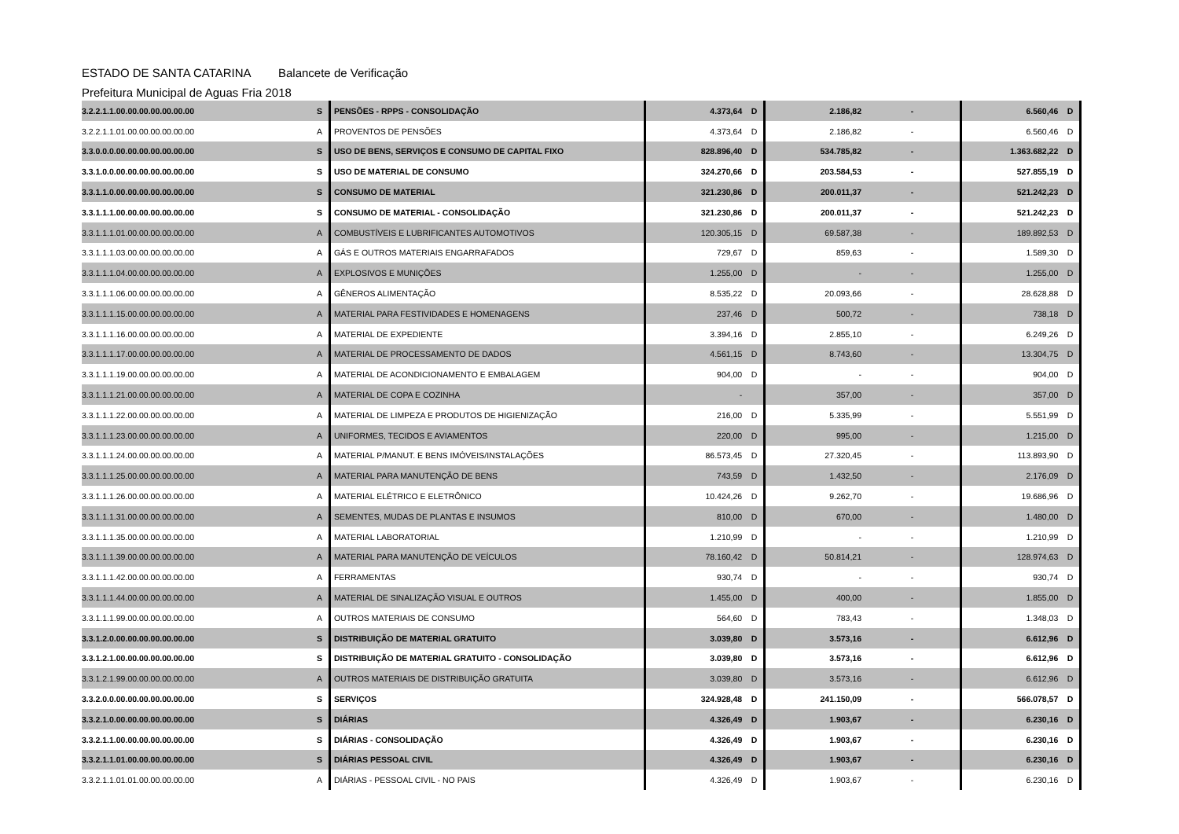ESTADO DE SANTA CATARINA Balancete de Verificação
Prefeitura Municipal de Aguas Fria 2018
| 3.2.2.1.1.00.00.00.00.00.00.00 | S | PENSÕES - RPPS - CONSOLIDAÇÃO | 4.373,64 | D | 2.186,82 | - | 6.560,46 | D |
| 3.2.2.1.1.01.00.00.00.00.00.00 | A | PROVENTOS DE PENSÕES | 4.373,64 | D | 2.186,82 | - | 6.560,46 | D |
| 3.3.0.0.0.00.00.00.00.00.00.00 | S | USO DE BENS, SERVIÇOS E CONSUMO DE CAPITAL FIXO | 828.896,40 | D | 534.785,82 | - | 1.363.682,22 | D |
| 3.3.1.0.0.00.00.00.00.00.00.00 | S | USO DE MATERIAL DE CONSUMO | 324.270,66 | D | 203.584,53 | - | 527.855,19 | D |
| 3.3.1.1.0.00.00.00.00.00.00.00 | S | CONSUMO DE MATERIAL | 321.230,86 | D | 200.011,37 | - | 521.242,23 | D |
| 3.3.1.1.1.00.00.00.00.00.00.00 | S | CONSUMO DE MATERIAL - CONSOLIDAÇÃO | 321.230,86 | D | 200.011,37 | - | 521.242,23 | D |
| 3.3.1.1.1.01.00.00.00.00.00.00 | A | COMBUSTÍVEIS E LUBRIFICANTES AUTOMOTIVOS | 120.305,15 | D | 69.587,38 | - | 189.892,53 | D |
| 3.3.1.1.1.03.00.00.00.00.00.00 | A | GÁS E OUTROS MATERIAIS ENGARRAFADOS | 729,67 | D | 859,63 | - | 1.589,30 | D |
| 3.3.1.1.1.04.00.00.00.00.00.00 | A | EXPLOSIVOS E MUNIÇÕES | 1.255,00 | D | - | - | 1.255,00 | D |
| 3.3.1.1.1.06.00.00.00.00.00.00 | A | GÊNEROS ALIMENTAÇÃO | 8.535,22 | D | 20.093,66 | - | 28.628,88 | D |
| 3.3.1.1.1.15.00.00.00.00.00.00 | A | MATERIAL PARA FESTIVIDADES E HOMENAGENS | 237,46 | D | 500,72 | - | 738,18 | D |
| 3.3.1.1.1.16.00.00.00.00.00.00 | A | MATERIAL DE EXPEDIENTE | 3.394,16 | D | 2.855,10 | - | 6.249,26 | D |
| 3.3.1.1.1.17.00.00.00.00.00.00 | A | MATERIAL DE PROCESSAMENTO DE DADOS | 4.561,15 | D | 8.743,60 | - | 13.304,75 | D |
| 3.3.1.1.1.19.00.00.00.00.00.00 | A | MATERIAL DE ACONDICIONAMENTO E EMBALAGEM | 904,00 | D | - | - | 904,00 | D |
| 3.3.1.1.1.21.00.00.00.00.00.00 | A | MATERIAL DE COPA E COZINHA | - | | 357,00 | - | 357,00 | D |
| 3.3.1.1.1.22.00.00.00.00.00.00 | A | MATERIAL DE LIMPEZA E PRODUTOS DE HIGIENIZAÇÃO | 216,00 | D | 5.335,99 | - | 5.551,99 | D |
| 3.3.1.1.1.23.00.00.00.00.00.00 | A | UNIFORMES, TECIDOS E AVIAMENTOS | 220,00 | D | 995,00 | - | 1.215,00 | D |
| 3.3.1.1.1.24.00.00.00.00.00.00 | A | MATERIAL P/MANUT. E BENS IMÓVEIS/INSTALAÇÕES | 86.573,45 | D | 27.320,45 | - | 113.893,90 | D |
| 3.3.1.1.1.25.00.00.00.00.00.00 | A | MATERIAL PARA MANUTENÇÃO DE BENS | 743,59 | D | 1.432,50 | - | 2.176,09 | D |
| 3.3.1.1.1.26.00.00.00.00.00.00 | A | MATERIAL ELÉTRICO E ELETRÔNICO | 10.424,26 | D | 9.262,70 | - | 19.686,96 | D |
| 3.3.1.1.1.31.00.00.00.00.00.00 | A | SEMENTES, MUDAS DE PLANTAS E INSUMOS | 810,00 | D | 670,00 | - | 1.480,00 | D |
| 3.3.1.1.1.35.00.00.00.00.00.00 | A | MATERIAL LABORATORIAL | 1.210,99 | D | - | - | 1.210,99 | D |
| 3.3.1.1.1.39.00.00.00.00.00.00 | A | MATERIAL PARA MANUTENÇÃO DE VEÍCULOS | 78.160,42 | D | 50.814,21 | - | 128.974,63 | D |
| 3.3.1.1.1.42.00.00.00.00.00.00 | A | FERRAMENTAS | 930,74 | D | - | - | 930,74 | D |
| 3.3.1.1.1.44.00.00.00.00.00.00 | A | MATERIAL DE SINALIZAÇÃO VISUAL E OUTROS | 1.455,00 | D | 400,00 | - | 1.855,00 | D |
| 3.3.1.1.1.99.00.00.00.00.00.00 | A | OUTROS MATERIAIS DE CONSUMO | 564,60 | D | 783,43 | - | 1.348,03 | D |
| 3.3.1.2.0.00.00.00.00.00.00.00 | S | DISTRIBUIÇÃO DE MATERIAL GRATUITO | 3.039,80 | D | 3.573,16 | - | 6.612,96 | D |
| 3.3.1.2.1.00.00.00.00.00.00.00 | S | DISTRIBUIÇÃO DE MATERIAL GRATUITO - CONSOLIDAÇÃO | 3.039,80 | D | 3.573,16 | - | 6.612,96 | D |
| 3.3.1.2.1.99.00.00.00.00.00.00 | A | OUTROS MATERIAIS DE DISTRIBUIÇÃO GRATUITA | 3.039,80 | D | 3.573,16 | - | 6.612,96 | D |
| 3.3.2.0.0.00.00.00.00.00.00.00 | S | SERVIÇOS | 324.928,48 | D | 241.150,09 | - | 566.078,57 | D |
| 3.3.2.1.0.00.00.00.00.00.00.00 | S | DIÁRIAS | 4.326,49 | D | 1.903,67 | - | 6.230,16 | D |
| 3.3.2.1.1.00.00.00.00.00.00.00 | S | DIÁRIAS - CONSOLIDAÇÃO | 4.326,49 | D | 1.903,67 | - | 6.230,16 | D |
| 3.3.2.1.1.01.00.00.00.00.00.00 | S | DIÁRIAS PESSOAL CIVIL | 4.326,49 | D | 1.903,67 | - | 6.230,16 | D |
| 3.3.2.1.1.01.01.00.00.00.00.00 | A | DIÁRIAS - PESSOAL CIVIL - NO PAIS | 4.326,49 | D | 1.903,67 | - | 6.230,16 | D |